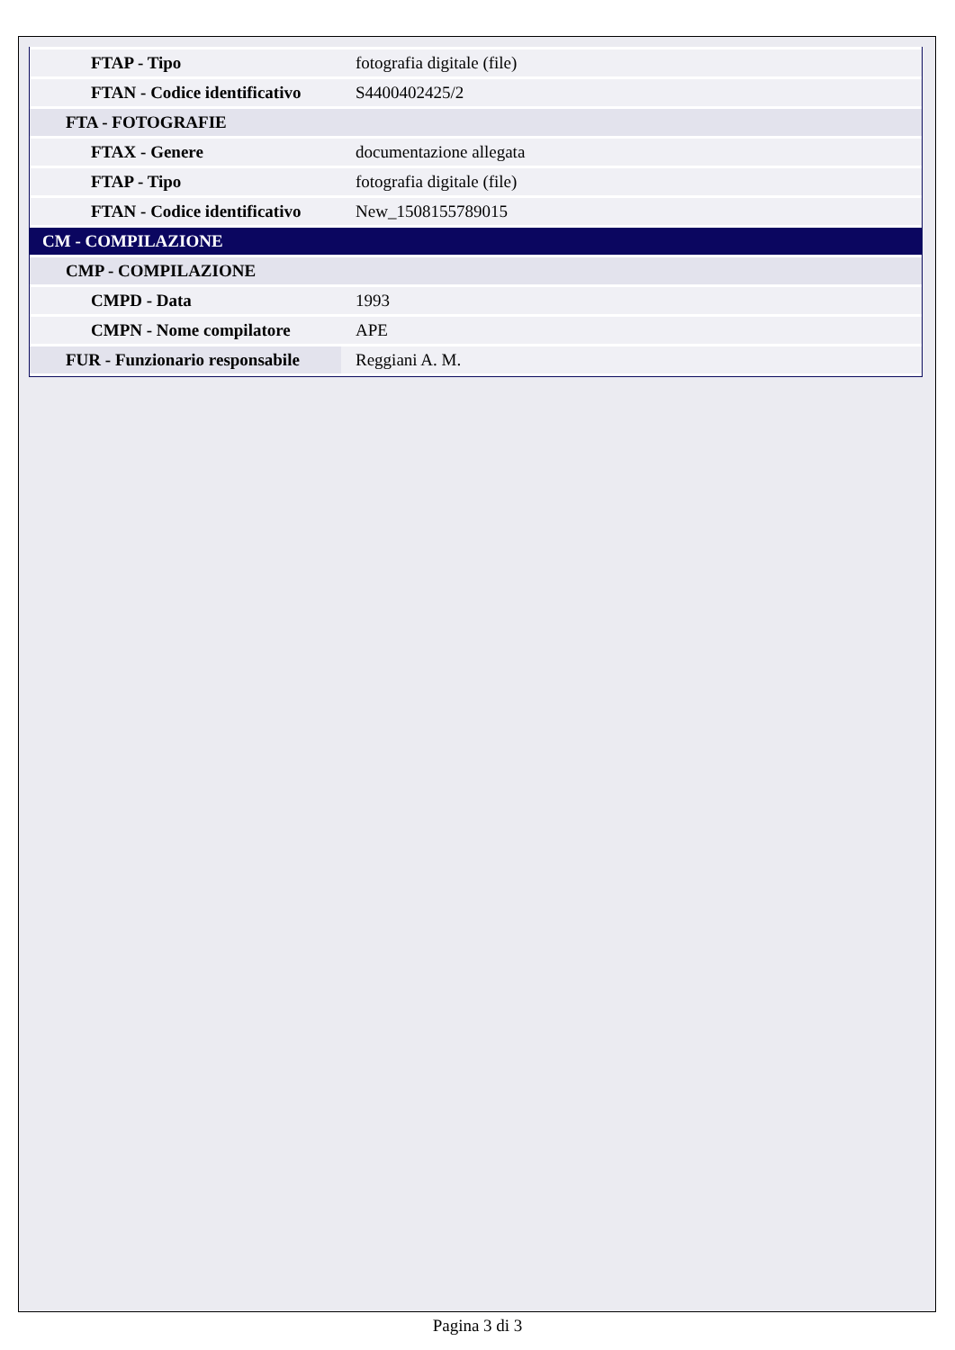| FTAP - Tipo | fotografia digitale (file) |
| FTAN - Codice identificativo | S4400402425/2 |
| FTA - FOTOGRAFIE | |
| FTAX - Genere | documentazione allegata |
| FTAP - Tipo | fotografia digitale (file) |
| FTAN - Codice identificativo | New_1508155789015 |
| CM - COMPILAZIONE | |
| CMP - COMPILAZIONE | |
| CMPD - Data | 1993 |
| CMPN - Nome compilatore | APE |
| FUR - Funzionario responsabile | Reggiani A. M. |
Pagina 3 di 3